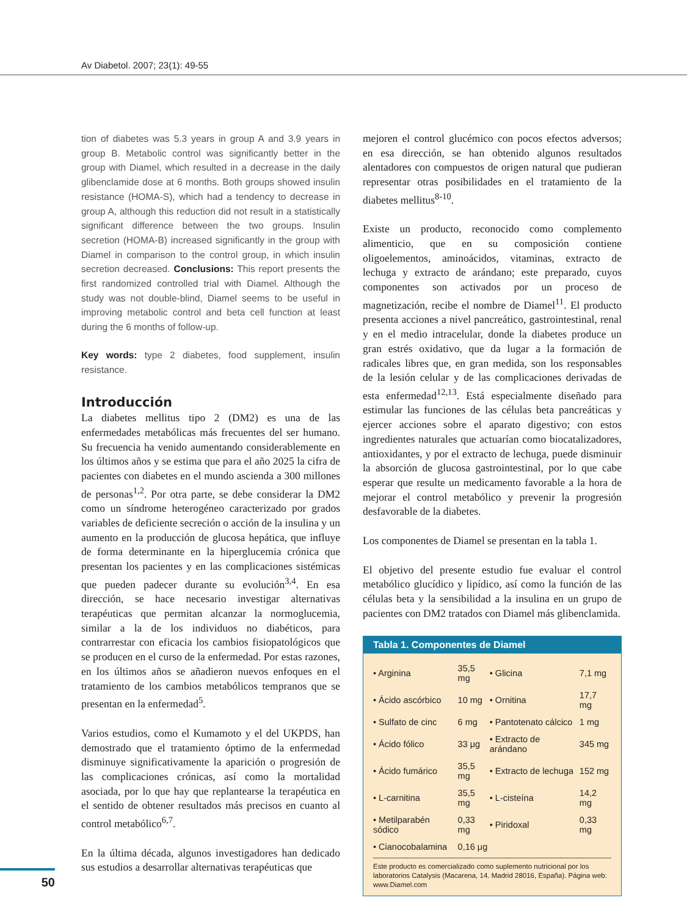Av Diabetol. 2007; 23(1): 49-55
tion of diabetes was 5.3 years in group A and 3.9 years in group B. Metabolic control was significantly better in the group with Diamel, which resulted in a decrease in the daily glibenclamide dose at 6 months. Both groups showed insulin resistance (HOMA-S), which had a tendency to decrease in group A, although this reduction did not result in a statistically significant difference between the two groups. Insulin secretion (HOMA-B) increased significantly in the group with Diamel in comparison to the control group, in which insulin secretion decreased. Conclusions: This report presents the first randomized controlled trial with Diamel. Although the study was not double-blind, Diamel seems to be useful in improving metabolic control and beta cell function at least during the 6 months of follow-up.
Key words: type 2 diabetes, food supplement, insulin resistance.
Introducción
La diabetes mellitus tipo 2 (DM2) es una de las enfermedades metabólicas más frecuentes del ser humano. Su frecuencia ha venido aumentando considerablemente en los últimos años y se estima que para el año 2025 la cifra de pacientes con diabetes en el mundo ascienda a 300 millones de personas<sup>1,2</sup>. Por otra parte, se debe considerar la DM2 como un síndrome heterogéneo caracterizado por grados variables de deficiente secreción o acción de la insulina y un aumento en la producción de glucosa hepática, que influye de forma determinante en la hiperglucemia crónica que presentan los pacientes y en las complicaciones sistémicas que pueden padecer durante su evolución<sup>3,4</sup>. En esa dirección, se hace necesario investigar alternativas terapéuticas que permitan alcanzar la normoglucemia, similar a la de los individuos no diabéticos, para contrarrestar con eficacia los cambios fisiopatológicos que se producen en el curso de la enfermedad. Por estas razones, en los últimos años se añadieron nuevos enfoques en el tratamiento de los cambios metabólicos tempranos que se presentan en la enfermedad<sup>5</sup>.
Varios estudios, como el Kumamoto y el del UKPDS, han demostrado que el tratamiento óptimo de la enfermedad disminuye significativamente la aparición o progresión de las complicaciones crónicas, así como la mortalidad asociada, por lo que hay que replantearse la terapéutica en el sentido de obtener resultados más precisos en cuanto al control metabólico<sup>6,7</sup>.
En la última década, algunos investigadores han dedicado sus estudios a desarrollar alternativas terapéuticas que
mejoren el control glucémico con pocos efectos adversos; en esa dirección, se han obtenido algunos resultados alentadores con compuestos de origen natural que pudieran representar otras posibilidades en el tratamiento de la diabetes mellitus<sup>8-10</sup>.
Existe un producto, reconocido como complemento alimenticio, que en su composición contiene oligoelementos, aminoácidos, vitaminas, extracto de lechuga y extracto de arándano; este preparado, cuyos componentes son activados por un proceso de magnetización, recibe el nombre de Diamel<sup>11</sup>. El producto presenta acciones a nivel pancreático, gastrointestinal, renal y en el medio intracelular, donde la diabetes produce un gran estrés oxidativo, que da lugar a la formación de radicales libres que, en gran medida, son los responsables de la lesión celular y de las complicaciones derivadas de esta enfermedad<sup>12,13</sup>. Está especialmente diseñado para estimular las funciones de las células beta pancreáticas y ejercer acciones sobre el aparato digestivo; con estos ingredientes naturales que actuarían como biocatalizadores, antioxidantes, y por el extracto de lechuga, puede disminuir la absorción de glucosa gastrointestinal, por lo que cabe esperar que resulte un medicamento favorable a la hora de mejorar el control metabólico y prevenir la progresión desfavorable de la diabetes.
Los componentes de Diamel se presentan en la tabla 1.
El objetivo del presente estudio fue evaluar el control metabólico glucídico y lipídico, así como la función de las células beta y la sensibilidad a la insulina en un grupo de pacientes con DM2 tratados con Diamel más glibenclamida.
Tabla 1. Componentes de Diamel
| • Arginina | 35,5 mg | • Glicina | 7,1 mg |
| • Ácido ascórbico | 10 mg | • Ornitina | 17,7 mg |
| • Sulfato de cinc | 6 mg | • Pantotenato cálcico | 1 mg |
| • Ácido fólico | 33 μg | • Extracto de arándano | 345 mg |
| • Ácido fumárico | 35,5 mg | • Extracto de lechuga | 152 mg |
| • L-carnitina | 35,5 mg | • L-cisteína | 14,2 mg |
| • Metilparabén sódico | 0,33 mg | • Piridoxal | 0,33 mg |
| • Cianocobalamina | 0,16 μg | | |
Este producto es comercializado como suplemento nutricional por los laboratorios Catalysis (Macarena, 14. Madrid 28016, España). Página web: www.Diamel.com
50